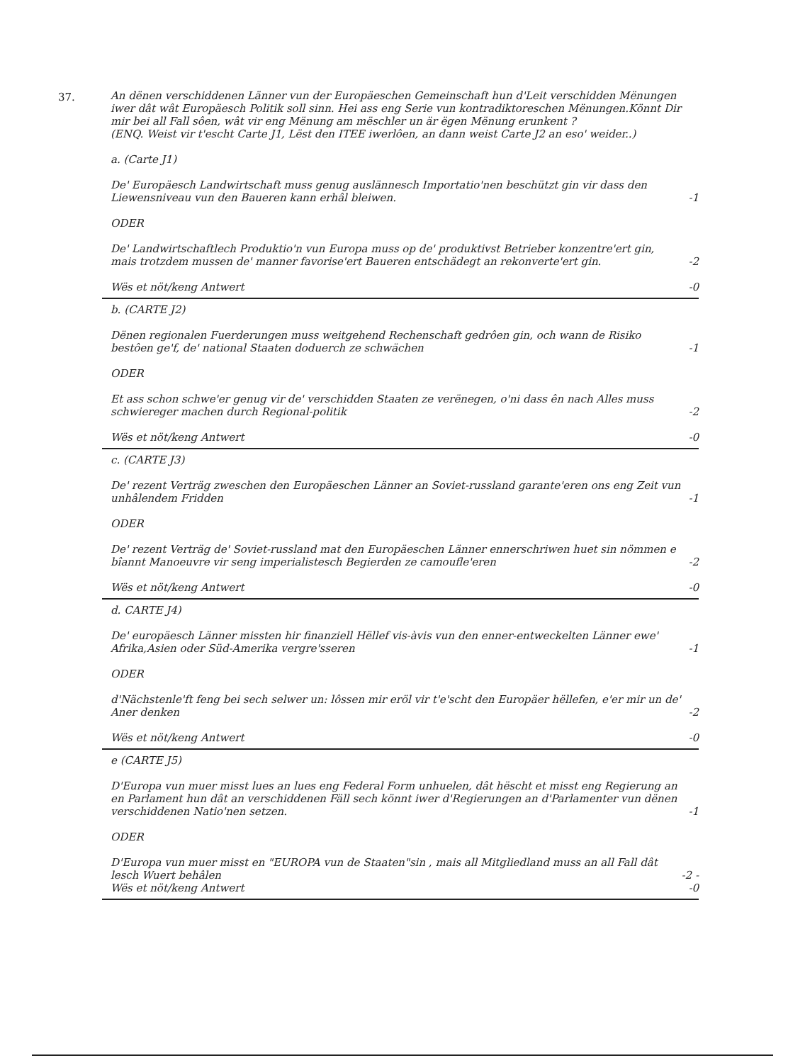37.
An dënen verschiddenen Länner vun der Europäeschen Gemeinschaft hun d'Leit verschidden Mënungen iwer dât wât Europäesch Politik soll sinn. Hei ass eng Serie vun kontradiktoreschen Mënungen.Könnt Dir mir bei all Fall sôen, wât vir eng Mënung am mëschler un är ëgen Mënung erunkent ?
(ENQ. Weist vir t'escht Carte J1, Lëst den ITEE iwerlôen, an dann weist Carte J2 an eso' weider..)
a. (Carte J1)
De' Europäesch Landwirtschaft muss genug auslännesch Importatio'nen beschützt gin vir dass den Liewensniveau vun den Baueren kann erhâl bleiwen. -1
ODER
De' Landwirtschaftlech Produktio'n vun Europa muss op de' produktivst Betrieber konzentre'ert gin, mais trotzdem mussen de' manner favorise'ert Baueren entschädegt an rekonverte'ert gin. -2
Wës et nöt/keng Antwert -0
b. (CARTE J2)
Dënen regionalen Fuerderungen muss weitgehend Rechenschaft gedrôen gin, och wann de Risiko bestôen ge'f, de' national Staaten doduerch ze schwächen -1
ODER
Et ass schon schwe'er genug vir de' verschidden Staaten ze verënegen, o'ni dass ên nach Alles muss schwiereger machen durch Regional-politik -2
Wës et nöt/keng Antwert -0
c. (CARTE J3)
De' rezent Verträg zweschen den Europäeschen Länner an Soviet-russland garante'eren ons eng Zeit vun unhâlendem Fridden -1
ODER
De' rezent Verträg de' Soviet-russland mat den Europäeschen Länner ennerschriwen huet sin nömmen e bîannt Manoeuvre vir seng imperialistesch Begierden ze camoufle'eren -2
Wës et nöt/keng Antwert -0
d. CARTE J4)
De' europäesch Länner missten hir finanziell Hëllef vis-àvis vun den enner-entweckelten Länner ewe' Afrika,Asien oder Süd-Amerika vergre'sseren -1
ODER
d'Nächstenle'ft feng bei sech selwer un: lôssen mir eröl vir t'e'scht den Europäer hëllefen, e'er mir un de' Aner denken -2
Wës et nöt/keng Antwert -0
e (CARTE J5)
D'Europa vun muer misst lues an lues eng Federal Form unhuelen, dât hëscht et misst eng Regierung an en Parlament hun dât an verschiddenen Fäll sech könnt iwer d'Regierungen an d'Parlamenter vun dënen verschiddenen Natio'nen setzen. -1
ODER
D'Europa vun muer misst en "EUROPA vun de Staaten"sin , mais all Mitgliedland muss an all Fall dât lesch Wuert behâlen -2 -
Wës et nöt/keng Antwert -0